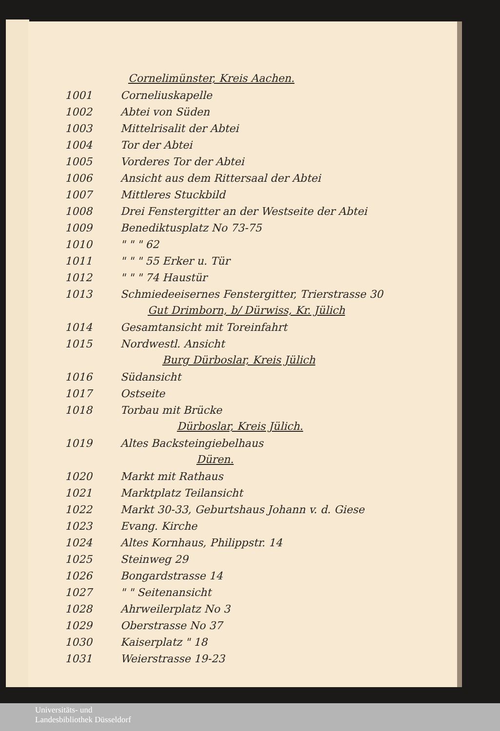Cornelimünster, Kreis Aachen.
| 1001 | Corneliuskapelle |
| 1002 | Abtei von Süden |
| 1003 | Mittelrisalit der Abtei |
| 1004 | Tor der Abtei |
| 1005 | Vorderes Tor der Abtei |
| 1006 | Ansicht aus dem Rittersaal der Abtei |
| 1007 | Mittleres Stuckbild |
| 1008 | Drei Fenstergitter an der Westseite der Abtei |
| 1009 | Benediktusplatz No 73-75 |
| 1010 | " " " 62 |
| 1011 | " " " 55 Erker u. Tür |
| 1012 | " " " 74 Haustür |
| 1013 | Schmiedeeisernes Fenstergitter, Trierstrasse 30 |
Gut Drimborn, b/ Dürwiss, Kr. Jülich
| 1014 | Gesamtansicht mit Toreinfahrt |
| 1015 | Nordwestl. Ansicht |
Burg Dürboslar, Kreis Jülich
| 1016 | Südansicht |
| 1017 | Ostseite |
| 1018 | Torbau mit Brücke |
Dürboslar, Kreis Jülich.
| 1019 | Altes Backsteingiebelhaus |
Düren.
| 1020 | Markt mit Rathaus |
| 1021 | Marktplatz Teilansicht |
| 1022 | Markt 30-33, Geburtshaus Johann v. d. Giese |
| 1023 | Evang. Kirche |
| 1024 | Altes Kornhaus, Philippstr. 14 |
| 1025 | Steinweg 29 |
| 1026 | Bongardstrasse 14 |
| 1027 | " " Seitenansicht |
| 1028 | Ahrweilerplatz No 3 |
| 1029 | Oberstrasse No 37 |
| 1030 | Kaiserplatz " 18 |
| 1031 | Weierstrasse 19-23 |
Universitäts- und
Landesbibliothek Düsseldorf